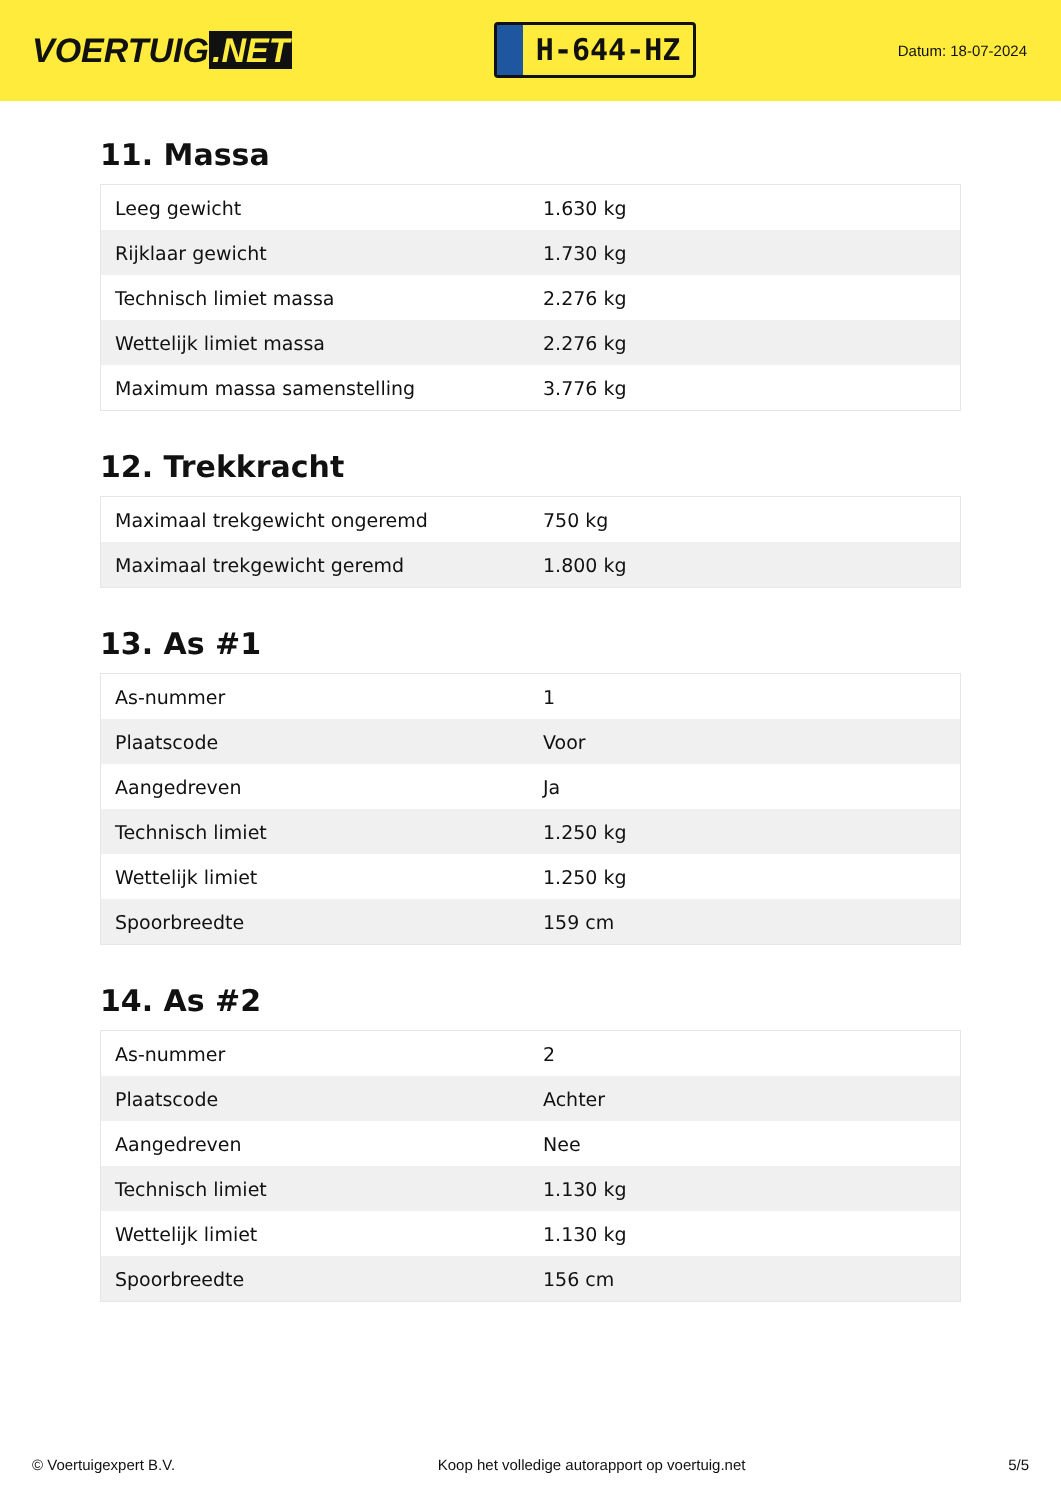VOERTUIG.NET
H-644-HZ
Datum: 18-07-2024
11. Massa
| Leeg gewicht | 1.630 kg |
| Rijklaar gewicht | 1.730 kg |
| Technisch limiet massa | 2.276 kg |
| Wettelijk limiet massa | 2.276 kg |
| Maximum massa samenstelling | 3.776 kg |
12. Trekkracht
| Maximaal trekgewicht ongeremd | 750 kg |
| Maximaal trekgewicht geremd | 1.800 kg |
13. As #1
| As-nummer | 1 |
| Plaatscode | Voor |
| Aangedreven | Ja |
| Technisch limiet | 1.250 kg |
| Wettelijk limiet | 1.250 kg |
| Spoorbreedte | 159 cm |
14. As #2
| As-nummer | 2 |
| Plaatscode | Achter |
| Aangedreven | Nee |
| Technisch limiet | 1.130 kg |
| Wettelijk limiet | 1.130 kg |
| Spoorbreedte | 156 cm |
© Voertuigexpert B.V. Koop het volledige autorapport op voertuig.net 5/5